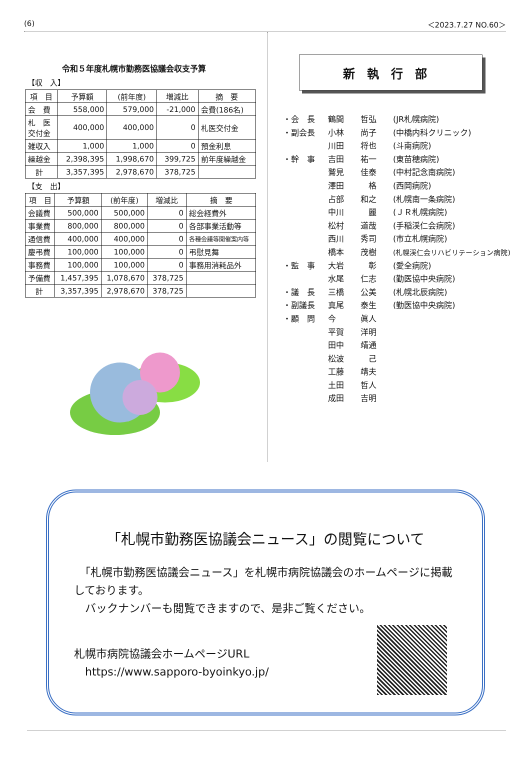(6) ＜2023.7.27 NO.60＞
令和５年度札幌市勤務医協議会収支予算
【収　入】
| 項 目 | 予算額 | (前年度) | 増減比 | 摘 要 |
| --- | --- | --- | --- | --- |
| 会 費 | 558,000 | 579,000 | -21,000 | 会費(186名) |
| 札 医 交付金 | 400,000 | 400,000 | 0 | 札医交付金 |
| 雑収入 | 1,000 | 1,000 | 0 | 預金利息 |
| 繰越金 | 2,398,395 | 1,998,670 | 399,725 | 前年度繰越金 |
| 計 | 3,357,395 | 2,978,670 | 378,725 | |
【支　出】
| 項 目 | 予算額 | (前年度) | 増減比 | 摘 要 |
| --- | --- | --- | --- | --- |
| 会議費 | 500,000 | 500,000 | 0 | 総会経費外 |
| 事業費 | 800,000 | 800,000 | 0 | 各部事業活動等 |
| 通信費 | 400,000 | 400,000 | 0 | 各種会議等開催案内等 |
| 慶弔費 | 100,000 | 100,000 | 0 | 弔慰見舞 |
| 事務費 | 100,000 | 100,000 | 0 | 事務用消耗品外 |
| 予備費 | 1,457,395 | 1,078,670 | 378,725 | |
| 計 | 3,357,395 | 2,978,670 | 378,725 | |
新執行部
・会　長 鶴間 哲弘 (JR札幌病院)
・副会長 小林 尚子 (中橋内科クリニック)
川田 将也 (斗南病院)
・幹　事 吉田 祐一 (東苗穂病院)
鷲見 佳泰 (中村記念南病院)
澤田　格 (西岡病院)
占部 和之 (札幌南一条病院)
中川　麗 (ＪＲ札幌病院)
松村 道哉 (手稲渓仁会病院)
西川 秀司 (市立札幌病院)
橋本 茂樹 (札幌渓仁会リハビリテーション病院)
・監　事 大岩　彰 (愛全病院)
水尾 仁志 (勤医協中央病院)
・議　長 三橋 公美 (札幌北辰病院)
・副議長 真尾 泰生 (勤医協中央病院)
・顧　問 今 眞人
平賀 洋明
田中 靖通
松波　己
工藤 靖夫
土田 哲人
成田 吉明
「札幌市勤務医協議会ニュース」の閲覧について
　「札幌市勤務医協議会ニュース」を札幌市病院協議会のホームページに掲載しております。
　バックナンバーも閲覧できますので、是非ご覧ください。
札幌市病院協議会ホームページURL
　https://www.sapporo-byoinkyo.jp/